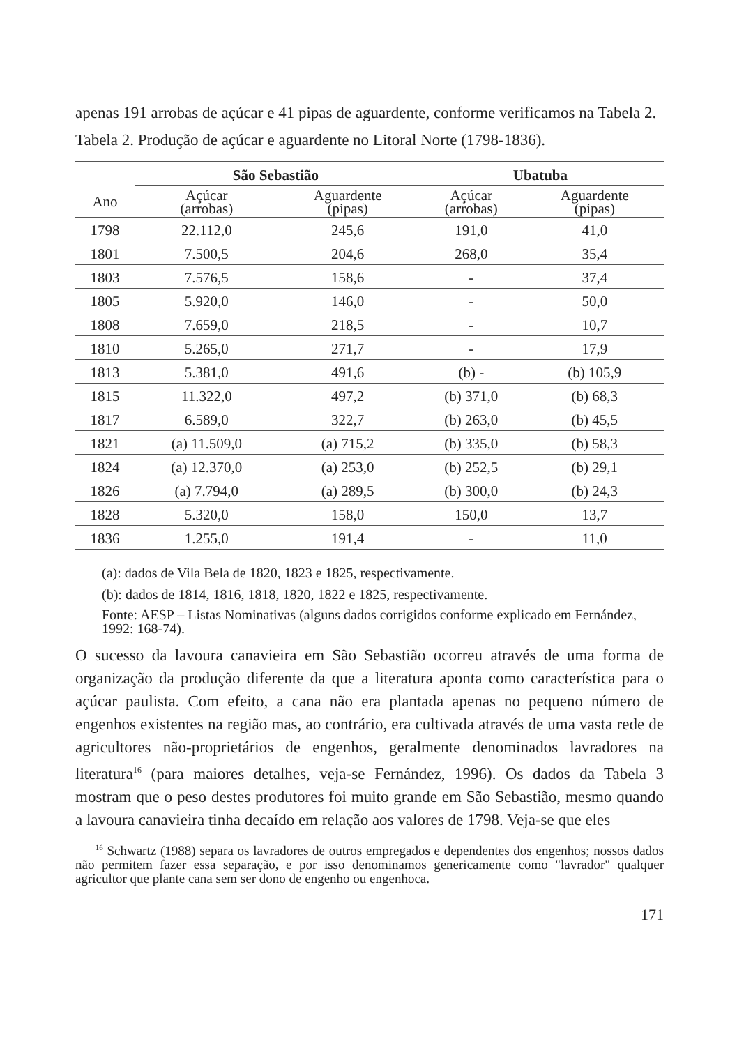apenas 191 arrobas de açúcar e 41 pipas de aguardente, conforme verificamos na Tabela 2.
Tabela 2. Produção de açúcar e aguardente no Litoral Norte (1798-1836).
| | São Sebastião | | Ubatuba | |
| --- | --- | --- | --- | --- |
| Ano | Açúcar (arrobas) | Aguardente (pipas) | Açúcar (arrobas) | Aguardente (pipas) |
| 1798 | 22.112,0 | 245,6 | 191,0 | 41,0 |
| 1801 | 7.500,5 | 204,6 | 268,0 | 35,4 |
| 1803 | 7.576,5 | 158,6 | - | 37,4 |
| 1805 | 5.920,0 | 146,0 | - | 50,0 |
| 1808 | 7.659,0 | 218,5 | - | 10,7 |
| 1810 | 5.265,0 | 271,7 | - | 17,9 |
| 1813 | 5.381,0 | 491,6 | (b) - | (b) 105,9 |
| 1815 | 11.322,0 | 497,2 | (b) 371,0 | (b) 68,3 |
| 1817 | 6.589,0 | 322,7 | (b) 263,0 | (b) 45,5 |
| 1821 | (a) 11.509,0 | (a) 715,2 | (b) 335,0 | (b) 58,3 |
| 1824 | (a) 12.370,0 | (a) 253,0 | (b) 252,5 | (b) 29,1 |
| 1826 | (a) 7.794,0 | (a) 289,5 | (b) 300,0 | (b) 24,3 |
| 1828 | 5.320,0 | 158,0 | 150,0 | 13,7 |
| 1836 | 1.255,0 | 191,4 | - | 11,0 |
(a): dados de Vila Bela de 1820, 1823 e 1825, respectivamente.
(b): dados de 1814, 1816, 1818, 1820, 1822 e 1825, respectivamente.
Fonte: AESP – Listas Nominativas (alguns dados corrigidos conforme explicado em Fernández, 1992: 168-74).
O sucesso da lavoura canavieira em São Sebastião ocorreu através de uma forma de organização da produção diferente da que a literatura aponta como característica para o açúcar paulista. Com efeito, a cana não era plantada apenas no pequeno número de engenhos existentes na região mas, ao contrário, era cultivada através de uma vasta rede de agricultores não-proprietários de engenhos, geralmente denominados lavradores na literatura<sup>16</sup> (para maiores detalhes, veja-se Fernández, 1996). Os dados da Tabela 3 mostram que o peso destes produtores foi muito grande em São Sebastião, mesmo quando a lavoura canavieira tinha decaído em relação aos valores de 1798. Veja-se que eles
<sup>16</sup> Schwartz (1988) separa os lavradores de outros empregados e dependentes dos engenhos; nossos dados não permitem fazer essa separação, e por isso denominamos genericamente como "lavrador" qualquer agricultor que plante cana sem ser dono de engenho ou engenhoca.
171